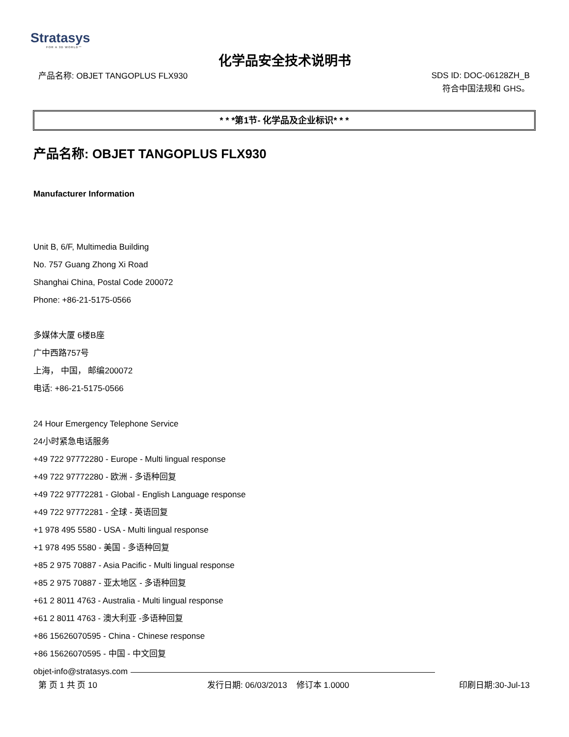Stratasys
FOR A 3D WORLD™
化学品安全技术说明书
产品名称: OBJET TANGOPLUS FLX930
SDS ID: DOC-06128ZH_B
符合中国法规和 GHS。
* * *第1节- 化学品及企业标识* * *
产品名称: OBJET TANGOPLUS FLX930
Manufacturer Information
Unit B, 6/F, Multimedia Building
No. 757 Guang Zhong Xi Road
Shanghai China, Postal Code 200072
Phone: +86-21-5175-0566
多媒体大厦 6楼B座
广中西路757号
上海， 中国， 邮编200072
电话: +86-21-5175-0566
24 Hour Emergency Telephone Service
24小时紧急电话服务
+49 722 97772280 - Europe - Multi lingual response
+49 722 97772280 - 欧洲 - 多语种回复
+49 722 97772281 - Global - English Language response
+49 722 97772281 - 全球 - 英语回复
+1 978 495 5580 - USA - Multi lingual response
+1 978 495 5580 - 美国 - 多语种回复
+85 2 975 70887 - Asia Pacific - Multi lingual response
+85 2 975 70887 - 亚太地区 - 多语种回复
+61 2 8011 4763 - Australia - Multi lingual response
+61 2 8011 4763 - 澳大利亚 -多语种回复
+86 15626070595 - China - Chinese response
+86 15626070595 - 中国 - 中文回复
objet-info@stratasys.com
第 页 1 共 页 10 发行日期: 06/03/2013 修订本 1.0000
印刷日期:30-Jul-13